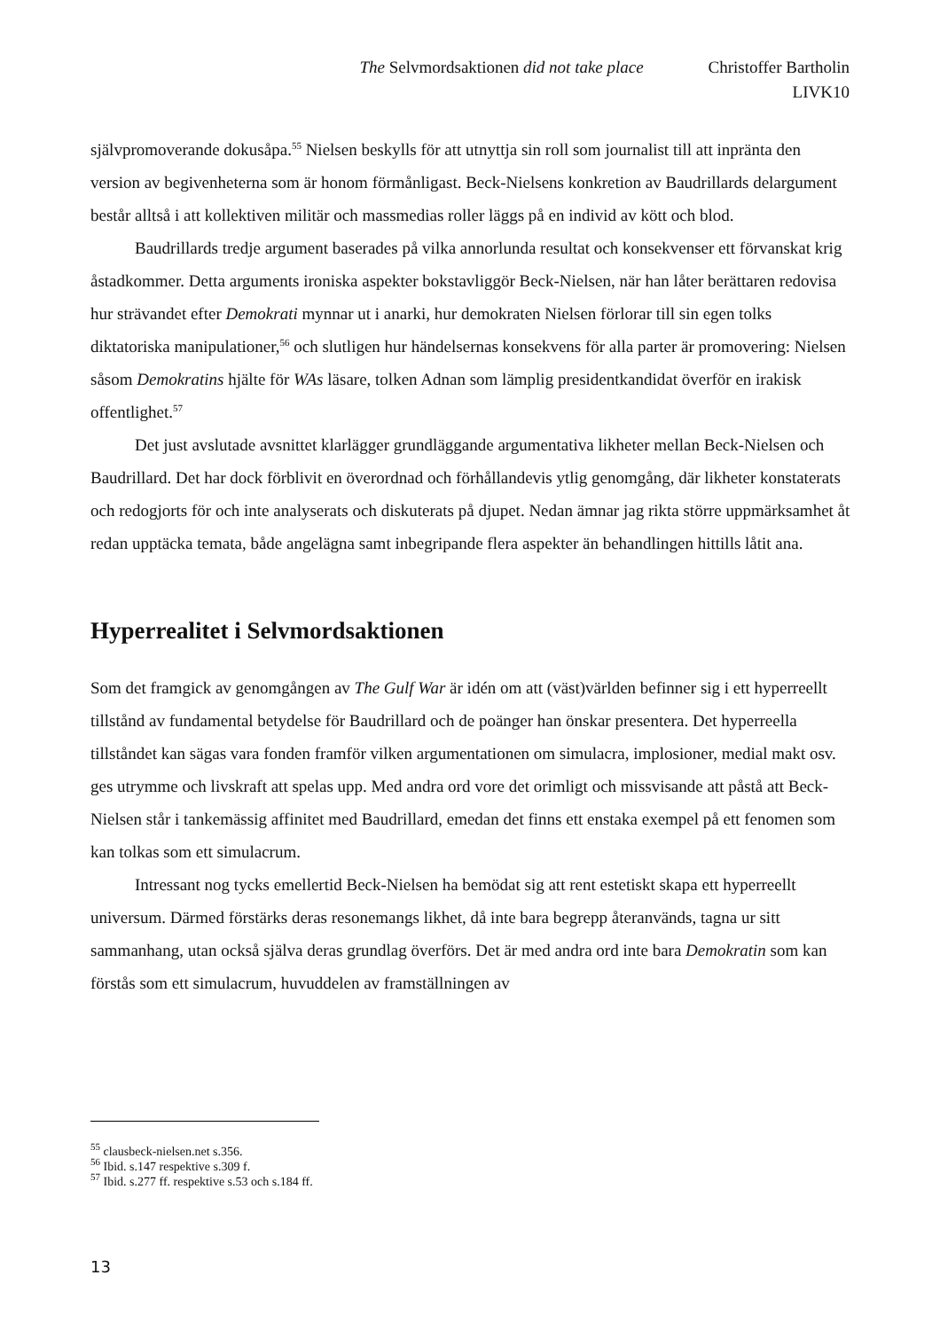The Selvmordsaktionen did not take place Christoffer Bartholin
LIVK10
självpromoverande dokusåpa.<sup>55</sup> Nielsen beskylls för att utnyttja sin roll som journalist till att inpränta den version av begivenheterna som är honom förmånligast. Beck-Nielsens konkretion av Baudrillards delargument består alltså i att kollektiven militär och massmedias roller läggs på en individ av kött och blod.
Baudrillards tredje argument baserades på vilka annorlunda resultat och konsekvenser ett förvanskat krig åstadkommer. Detta arguments ironiska aspekter bokstavliggör Beck-Nielsen, när han låter berättaren redovisa hur strävandet efter Demokrati mynnar ut i anarki, hur demokraten Nielsen förlorar till sin egen tolks diktatoriska manipulationer,<sup>56</sup> och slutligen hur händelsernas konsekvens för alla parter är promovering: Nielsen såsom Demokratins hjälte för WAs läsare, tolken Adnan som lämplig presidentkandidat överför en irakisk offentlighet.<sup>57</sup>
Det just avslutade avsnittet klarlägger grundläggande argumentativa likheter mellan Beck-Nielsen och Baudrillard. Det har dock förblivit en överordnad och förhållandevis ytlig genomgång, där likheter konstaterats och redogjorts för och inte analyserats och diskuterats på djupet. Nedan ämnar jag rikta större uppmärksamhet åt redan upptäcka temata, både angelägna samt inbegripande flera aspekter än behandlingen hittills låtit ana.
Hyperrealitet i Selvmordsaktionen
Som det framgick av genomgången av The Gulf War är idén om att (väst)världen befinner sig i ett hyperreellt tillstånd av fundamental betydelse för Baudrillard och de poänger han önskar presentera. Det hyperreella tillståndet kan sägas vara fonden framför vilken argumentationen om simulacra, implosioner, medial makt osv. ges utrymme och livskraft att spelas upp. Med andra ord vore det orimligt och missvisande att påstå att Beck-Nielsen står i tankemässig affinitet med Baudrillard, emedan det finns ett enstaka exempel på ett fenomen som kan tolkas som ett simulacrum.
Intressant nog tycks emellertid Beck-Nielsen ha bemödat sig att rent estetiskt skapa ett hyperreellt universum. Därmed förstärks deras resonemangs likhet, då inte bara begrepp återanvänds, tagna ur sitt sammanhang, utan också själva deras grundlag överförs. Det är med andra ord inte bara Demokratin som kan förstås som ett simulacrum, huvuddelen av framställningen av
<sup>55</sup> clausbeck-nielsen.net s.356.
<sup>56</sup> Ibid. s.147 respektive s.309 f.
<sup>57</sup> Ibid. s.277 ff. respektive s.53 och s.184 ff.
13